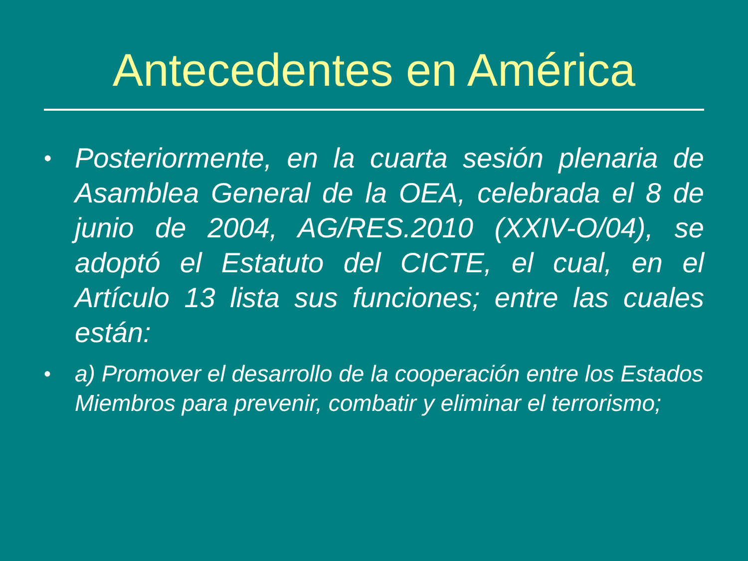Antecedentes en América
• Posteriormente, en la cuarta sesión plenaria de Asamblea General de la OEA, celebrada el 8 de junio de 2004, AG/RES.2010 (XXIV-O/04), se adoptó el Estatuto del CICTE, el cual, en el Artículo 13 lista sus funciones; entre las cuales están:
• a) Promover el desarrollo de la cooperación entre los Estados Miembros para prevenir, combatir y eliminar el terrorismo;